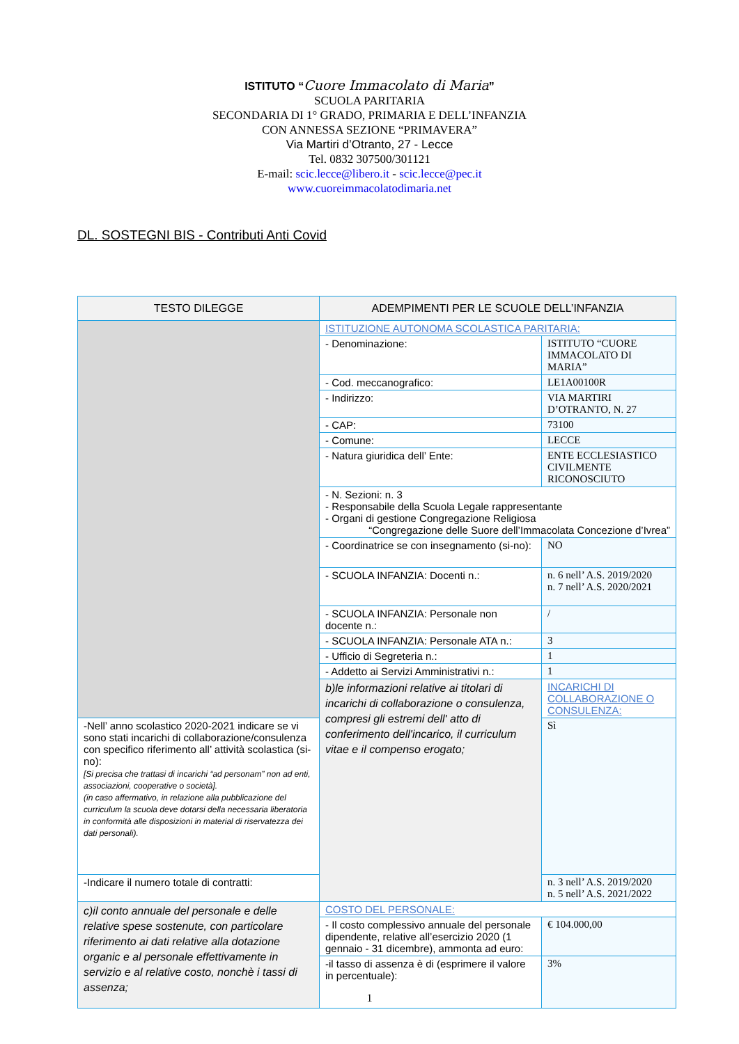ISTITUTO “Cuore Immacolato di Maria”
SCUOLA PARITARIA
SECONDARIA DI 1° GRADO, PRIMARIA E DELL’INFANZIA
CON ANNESSA SEZIONE “PRIMAVERA”
Via Martiri d’Otranto, 27 - Lecce
Tel. 0832 307500/301121
E-mail: scic.lecce@libero.it - scic.lecce@pec.it
www.cuoreimmacolatodimaria.net
DL. SOSTEGNI BIS - Contributi Anti Covid
| TESTO DILEGGE | ADEMPIMENTI PER LE SCUOLE DELL’INFANZIA | |
| --- | --- | --- |
| | ISTITUZIONE AUTONOMA SCOLASTICA PARITARIA: | |
| | - Denominazione: | ISTITUTO “CUORE IMMACOLATO DI MARIA” |
| | - Cod. meccanografico: | LE1A00100R |
| | - Indirizzo: | VIA MARTIRI D’OTRANTO, N. 27 |
| | - CAP: | 73100 |
| | - Comune: | LECCE |
| | - Natura giuridica dell’ Ente: | ENTE ECCLESIASTICO CIVILMENTE RICONOSCIUTO |
| | - N. Sezioni: n. 3 - Responsabile della Scuola Legale rappresentante - Organi di gestione Congregazione Religiosa “Congregazione delle Suore dell’Immacolata Concezione d’Ivrea” | |
| | - Coordinatrice se con insegnamento (si-no): | NO |
| | - SCUOLA INFANZIA: Docenti n.: | n. 6 nell’ A.S. 2019/2020 n. 7 nell’ A.S. 2020/2021 |
| | - SCUOLA INFANZIA: Personale non docente n.: | / |
| | - SCUOLA INFANZIA: Personale ATA n.: | 3 |
| | - Ufficio di Segreteria n.: | 1 |
| | - Addetto ai Servizi Amministrativi n.: | 1 |
| | b)le informazioni relative ai titolari di incarichi di collaborazione o consulenza, compresi gli estremi dell' atto di conferimento dell'incarico, il curriculum vitae e il compenso erogato; | INCARICHI DI COLLABORAZIONE O CONSULENZA: |
| -Nell’ anno scolastico 2020-2021 indicare se vi sono stati incarichi di collaborazione/consulenza con specifico riferimento all’ attività scolastica (si-no): [Si precisa che trattasi di incarichi “ad personam” non ad enti, associazioni, cooperative o società]. (in caso affermativo, in relazione alla pubblicazione del curriculum la scuola deve dotarsi della necessaria liberatoria in conformità alle disposizioni in material di riservatezza dei dati personali). | | Sì |
| -Indicare il numero totale di contratti: | | n. 3 nell’ A.S. 2019/2020 n. 5 nell’ A.S. 2021/2022 |
| c)il conto annuale del personale e delle relative spese sostenute, con particolare riferimento ai dati relative alla dotazione organic e al personale effettivamente in servizio e al relative costo, nonchè i tassi di assenza; | COSTO DEL PERSONALE: | |
| | - Il costo complessivo annuale del personale dipendente, relative all’esercizio 2020 (1 gennaio - 31 dicembre), ammonta ad euro: | € 104.000,00 |
| | -il tasso di assenza è di (esprimere il valore in percentuale): | 3% |
1